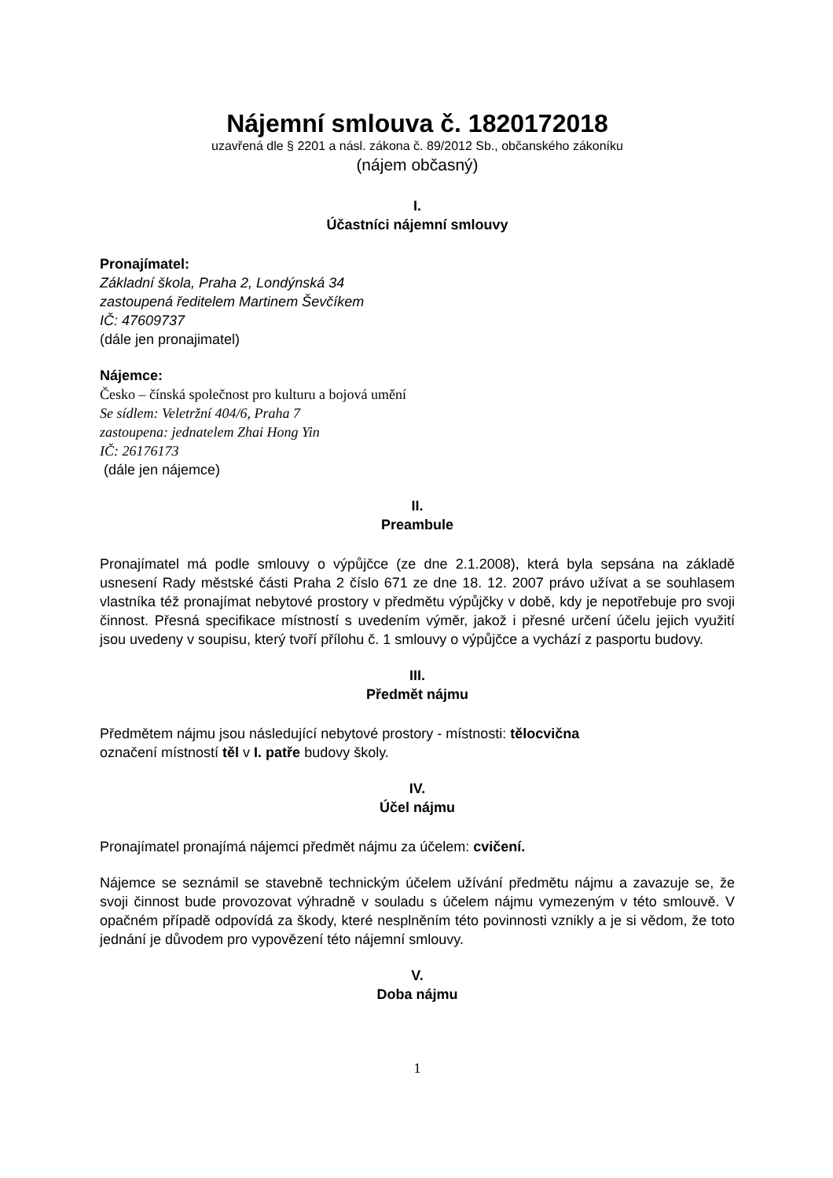Nájemní smlouva č. 1820172018
uzavřená dle § 2201 a násl. zákona č. 89/2012 Sb., občanského zákoníku
(nájem občasný)
I.
Účastníci nájemní smlouvy
Pronajímatel:
Základní škola, Praha 2, Londýnská 34
zastoupená ředitelem Martinem Ševčíkem
IČ: 47609737
(dále jen pronajimatel)
Nájemce:
Česko – čínská společnost pro kulturu a bojová umění
Se sídlem: Veletržní 404/6, Praha 7
zastoupena: jednatelem Zhai Hong Yin
IČ: 26176173
(dále jen nájemce)
II.
Preambule
Pronajímatel má podle smlouvy o výpůjčce (ze dne 2.1.2008), která byla sepsána na základě usnesení Rady městské části Praha 2 číslo 671 ze dne 18. 12. 2007 právo užívat a se souhlasem vlastníka též pronajímat nebytové prostory v předmětu výpůjčky v době, kdy je nepotřebuje pro svoji činnost. Přesná specifikace místností s uvedením výměr, jakož i přesné určení účelu jejich využití jsou uvedeny v soupisu, který tvoří přílohu č. 1 smlouvy o výpůjčce a vychází z pasportu budovy.
III.
Předmět nájmu
Předmětem nájmu jsou následující nebytové prostory - místnosti: tělocvična
označení místností těl v I. patře budovy školy.
IV.
Účel nájmu
Pronajímatel pronajímá nájemci předmět nájmu za účelem: cvičení.
Nájemce se seznámil se stavebně technickým účelem užívání předmětu nájmu a zavazuje se, že svoji činnost bude provozovat výhradně v souladu s účelem nájmu vymezeným v této smlouvě. V opačném případě odpovídá za škody, které nesplněním této povinnosti vznikly a je si vědom, že toto jednání je důvodem pro vypovězení této nájemní smlouvy.
V.
Doba nájmu
1